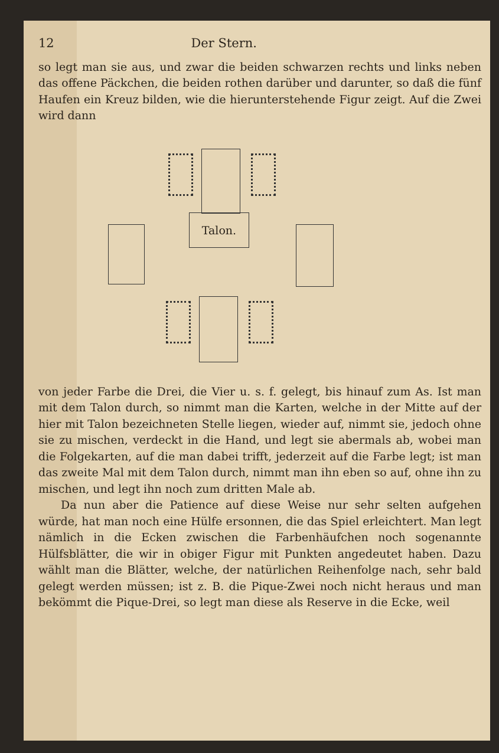12 Der Stern.
so legt man sie aus, und zwar die beiden schwarzen rechts und links neben das offene Päckchen, die beiden rothen darüber und darunter, so daß die fünf Haufen ein Kreuz bilden, wie die hierunterstehende Figur zeigt. Auf die Zwei wird dann
Talon.
von jeder Farbe die Drei, die Vier u. s. f. gelegt, bis hinauf zum As. Ist man mit dem Talon durch, so nimmt man die Karten, welche in der Mitte auf der hier mit Talon bezeichneten Stelle liegen, wieder auf, nimmt sie, jedoch ohne sie zu mischen, verdeckt in die Hand, und legt sie abermals ab, wobei man die Folgekarten, auf die man dabei trifft, jederzeit auf die Farbe legt; ist man das zweite Mal mit dem Talon durch, nimmt man ihn eben so auf, ohne ihn zu mischen, und legt ihn noch zum dritten Male ab.
Da nun aber die Patience auf diese Weise nur sehr selten aufgehen würde, hat man noch eine Hülfe ersonnen, die das Spiel erleichtert. Man legt nämlich in die Ecken zwischen die Farbenhäufchen noch sogenannte Hülfsblätter, die wir in obiger Figur mit Punkten angedeutet haben. Dazu wählt man die Blätter, welche, der natürlichen Reihenfolge nach, sehr bald gelegt werden müssen; ist z. B. die Pique-Zwei noch nicht heraus und man bekömmt die Pique-Drei, so legt man diese als Reserve in die Ecke, weil